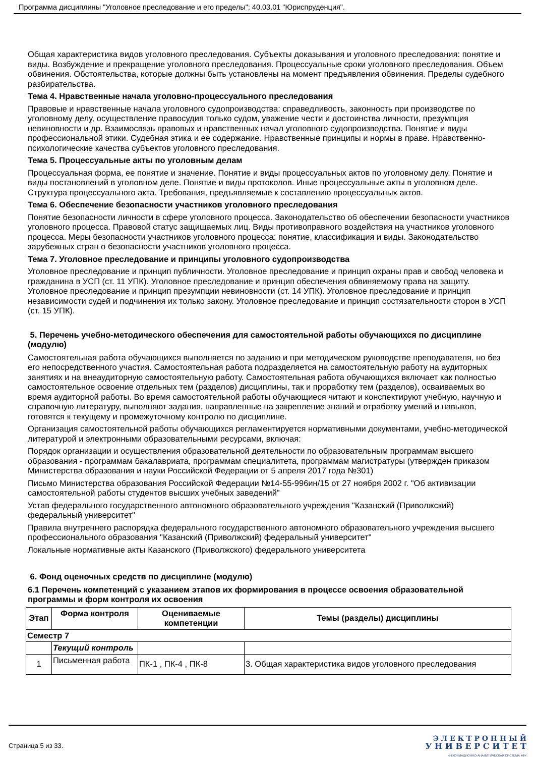Программа дисциплины "Уголовное преследование и его пределы"; 40.03.01 "Юриспруденция".
Общая характеристика видов уголовного преследования. Субъекты доказывания и уголовного преследования: понятие и виды. Возбуждение и прекращение уголовного преследования. Процессуальные сроки уголовного преследования. Объем обвинения. Обстоятельства, которые должны быть установлены на момент предъявления обвинения. Пределы судебного разбирательства.
Тема 4. Нравственные начала уголовно-процессуального преследования
Правовые и нравственные начала уголовного судопроизводства: справедливость, законность при производстве по уголовному делу, осуществление правосудия только судом, уважение чести и достоинства личности, презумпция невиновности и др. Взаимосвязь правовых и нравственных начал уголовного судопроизводства. Понятие и виды профессиональной этики. Судебная этика и ее содержание. Нравственные принципы и нормы в праве. Нравственно-психологические качества субъектов уголовного преследования.
Тема 5. Процессуальные акты по уголовным делам
Процессуальная форма, ее понятие и значение. Понятие и виды процессуальных актов по уголовному делу. Понятие и виды постановлений в уголовном деле. Понятие и виды протоколов. Иные процессуальные акты в уголовном деле. Структура процессуального акта. Требования, предъявляемые к составлению процессуальных актов.
Тема 6. Обеспечение безопасности участников уголовного преследования
Понятие безопасности личности в сфере уголовного процесса. Законодательство об обеспечении безопасности участников уголовного процесса. Правовой статус защищаемых лиц. Виды противоправного воздействия на участников уголовного процесса. Меры безопасности участников уголовного процесса: понятие, классификация и виды. Законодательство зарубежных стран о безопасности участников уголовного процесса.
Тема 7. Уголовное преследование и принципы уголовного судопроизводства
Уголовное преследование и принцип публичности. Уголовное преследование и принцип охраны прав и свобод человека и гражданина в УСП (ст. 11 УПК). Уголовное преследование и принцип обеспечения обвиняемому права на защиту. Уголовное преследование и принцип презумпции невиновности (ст. 14 УПК). Уголовное преследование и принцип независимости судей и подчинения их только закону. Уголовное преследование и принцип состязательности сторон в УСП (ст. 15 УПК).
5. Перечень учебно-методического обеспечения для самостоятельной работы обучающихся по дисциплине (модулю)
Самостоятельная работа обучающихся выполняется по заданию и при методическом руководстве преподавателя, но без его непосредственного участия. Самостоятельная работа подразделяется на самостоятельную работу на аудиторных занятиях и на внеаудиторную самостоятельную работу. Самостоятельная работа обучающихся включает как полностью самостоятельное освоение отдельных тем (разделов) дисциплины, так и проработку тем (разделов), осваиваемых во время аудиторной работы. Во время самостоятельной работы обучающиеся читают и конспектируют учебную, научную и справочную литературу, выполняют задания, направленные на закрепление знаний и отработку умений и навыков, готовятся к текущему и промежуточному контролю по дисциплине.
Организация самостоятельной работы обучающихся регламентируется нормативными документами, учебно-методической литературой и электронными образовательными ресурсами, включая:
Порядок организации и осуществления образовательной деятельности по образовательным программам высшего образования - программам бакалавриата, программам специалитета, программам магистратуры (утвержден приказом Министерства образования и науки Российской Федерации от 5 апреля 2017 года №301)
Письмо Министерства образования Российской Федерации №14-55-996ин/15 от 27 ноября 2002 г. "Об активизации самостоятельной работы студентов высших учебных заведений"
Устав федерального государственного автономного образовательного учреждения "Казанский (Приволжский) федеральный университет"
Правила внутреннего распорядка федерального государственного автономного образовательного учреждения высшего профессионального образования "Казанский (Приволжский) федеральный университет"
Локальные нормативные акты Казанского (Приволжского) федерального университета
6. Фонд оценочных средств по дисциплине (модулю)
6.1 Перечень компетенций с указанием этапов их формирования в процессе освоения образовательной программы и форм контроля их освоения
| Этап | Форма контроля | Оцениваемые компетенции | Темы (разделы) дисциплины |
| --- | --- | --- | --- |
| Семестр 7 | | | |
| | Текущий контроль | | |
| 1 | Письменная работа | ПК-1 , ПК-4 , ПК-8 | 3. Общая характеристика видов уголовного преследования |
Страница 5 из 33.
Э Л Е К Т Р О Н Н Ы Й
У Н И В Е Р С И Т Е Т
ИНФОРМАЦИОННО-АНАЛИТИЧЕСКАЯ СИСТЕМА КФУ